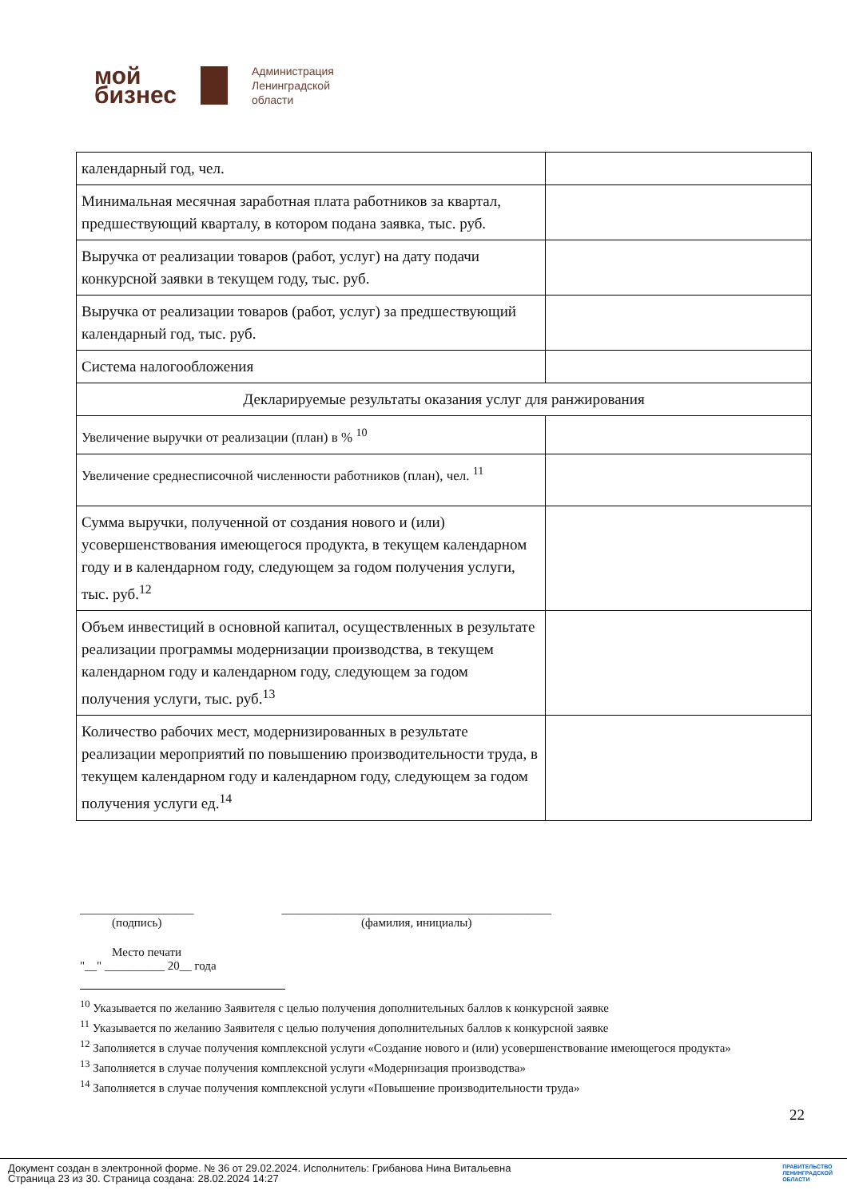мой
бизнес
Администрация
Ленинградской
области
| календарный год, чел. | |
| Минимальная месячная заработная плата работников за квартал, предшествующий кварталу, в котором подана заявка, тыс. руб. | |
| Выручка от реализации товаров (работ, услуг) на дату подачи конкурсной заявки в текущем году, тыс. руб. | |
| Выручка от реализации товаров (работ, услуг) за предшествующий календарный год, тыс. руб. | |
| Система налогообложения | |
| Декларируемые результаты оказания услуг для ранжирования | |
| Увеличение выручки от реализации (план) в % <sup>10</sup> | |
| Увеличение среднесписочной численности работников (план), чел. <sup>11</sup> | |
| Сумма выручки, полученной от создания нового и (или) усовершенствования имеющегося продукта, в текущем календарном году и в календарном году, следующем за годом получения услуги, тыс. руб.<sup>12</sup> | |
| Объем инвестиций в основной капитал, осуществленных в результате реализации программы модернизации производства, в текущем календарном году и календарном году, следующем за годом получения услуги, тыс. руб.<sup>13</sup> | |
| Количество рабочих мест, модернизированных в результате реализации мероприятий по повышению производительности труда, в текущем календарном году и календарном году, следующем за годом получения услуги ед.<sup>14</sup> | |
___________________
(подпись)
_____________________________________________
(фамилия, инициалы)
Место печати
"__" __________ 20__ года
<sup>10</sup> Указывается по желанию Заявителя с целью получения дополнительных баллов к конкурсной заявке
<sup>11</sup> Указывается по желанию Заявителя с целью получения дополнительных баллов к конкурсной заявке
<sup>12</sup> Заполняется в случае получения комплексной услуги «Создание нового и (или) усовершенствование имеющегося продукта»
<sup>13</sup> Заполняется в случае получения комплексной услуги «Модернизация производства»
<sup>14</sup> Заполняется в случае получения комплексной услуги «Повышение производительности труда»
22
Документ создан в электронной форме. № 36 от 29.02.2024. Исполнитель: Грибанова Нина Витальевна
Страница 23 из 30. Страница создана: 28.02.2024 14:27
ПРАВИТЕЛЬСТВО
ЛЕНИНГРАДСКОЙ
ОБЛАСТИ